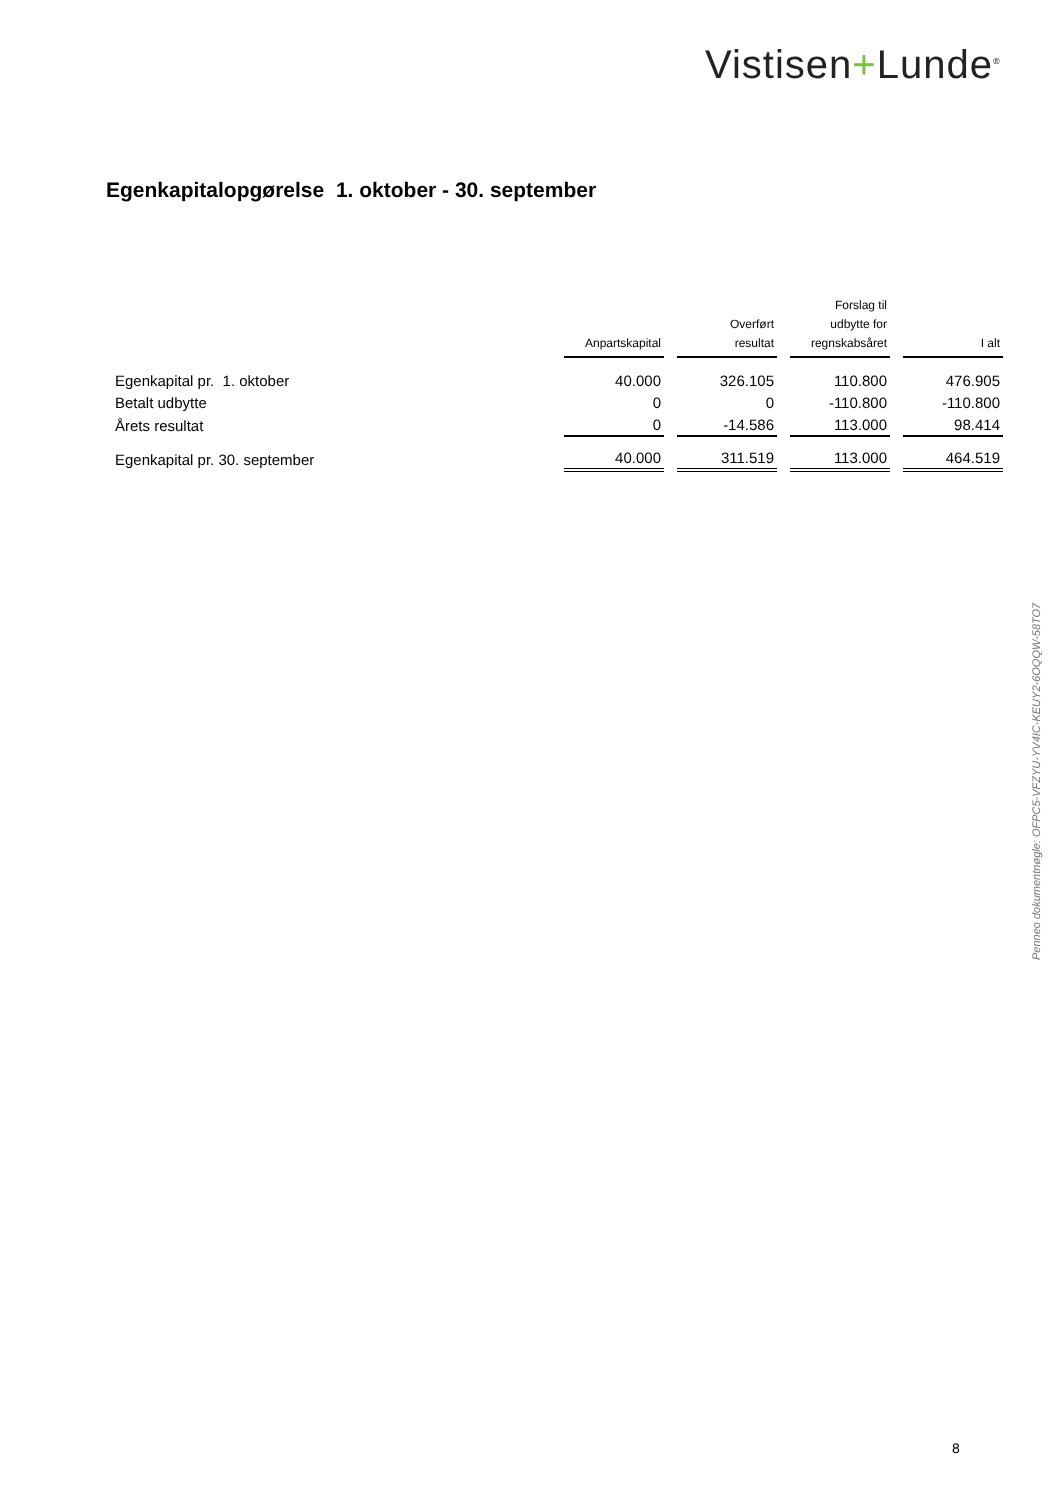Vistisen+Lunde<sup>®</sup>
Egenkapitalopgørelse 1. oktober - 30. september
| | Anpartskapital | Overført resultat | Forslag til udbytte for regnskabsåret | I alt |
| --- | --- | --- | --- | --- |
| Egenkapital pr. 1. oktober | 40.000 | 326.105 | 110.800 | 476.905 |
| Betalt udbytte | 0 | 0 | -110.800 | -110.800 |
| Årets resultat | 0 | -14.586 | 113.000 | 98.414 |
| Egenkapital pr. 30. september | 40.000 | 311.519 | 113.000 | 464.519 |
Penneo dokumentnøgle: OFPC5-VFZYU-YV4IC-KEUY2-6OQQW-58TO7
8